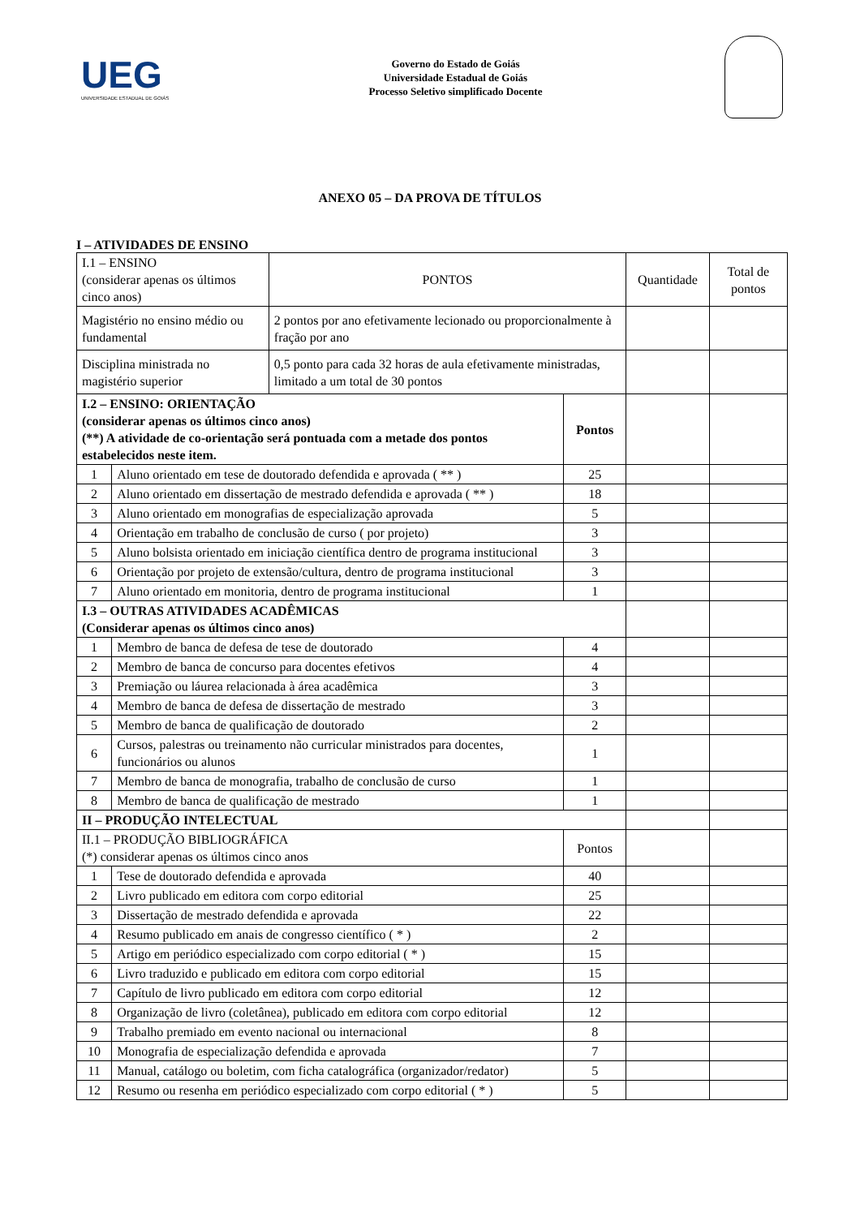UEG
UNIVERSIDADE ESTADUAL DE GOIÁS
Governo do Estado de Goiás
Universidade Estadual de Goiás
Processo Seletivo simplificado Docente
ANEXO 05 – DA PROVA DE TÍTULOS
I – ATIVIDADES DE ENSINO
| I.1 – ENSINO (considerar apenas os últimos cinco anos) | | PONTOS | | Quantidade | Total de pontos |
| --- | --- | --- | --- | --- | --- |
| Magistério no ensino médio ou fundamental | | 2 pontos por ano efetivamente lecionado ou proporcionalmente à fração por ano | | | |
| Disciplina ministrada no magistério superior | | 0,5 ponto para cada 32 horas de aula efetivamente ministradas, limitado a um total de 30 pontos | | | |
| I.2 – ENSINO: ORIENTAÇÃO (considerar apenas os últimos cinco anos) (**) A atividade de co-orientação será pontuada com a metade dos pontos estabelecidos neste item. | | | Pontos | | |
| 1 | Aluno orientado em tese de doutorado defendida e aprovada ( ** ) | | 25 | | |
| 2 | Aluno orientado em dissertação de mestrado defendida e aprovada ( ** ) | | 18 | | |
| 3 | Aluno orientado em monografias de especialização aprovada | | 5 | | |
| 4 | Orientação em trabalho de conclusão de curso ( por projeto) | | 3 | | |
| 5 | Aluno bolsista orientado em iniciação científica dentro de programa institucional | | 3 | | |
| 6 | Orientação por projeto de extensão/cultura, dentro de programa institucional | | 3 | | |
| 7 | Aluno orientado em monitoria, dentro de programa institucional | | 1 | | |
| I.3 – OUTRAS ATIVIDADES ACADÊMICAS (Considerar apenas os últimos cinco anos) | | | | | |
| 1 | Membro de banca de defesa de tese de doutorado | | 4 | | |
| 2 | Membro de banca de concurso para docentes efetivos | | 4 | | |
| 3 | Premiação ou láurea relacionada à área acadêmica | | 3 | | |
| 4 | Membro de banca de defesa de dissertação de mestrado | | 3 | | |
| 5 | Membro de banca de qualificação de doutorado | | 2 | | |
| 6 | Cursos, palestras ou treinamento não curricular ministrados para docentes, funcionários ou alunos | | 1 | | |
| 7 | Membro de banca de monografia, trabalho de conclusão de curso | | 1 | | |
| 8 | Membro de banca de qualificação de mestrado | | 1 | | |
| II – PRODUÇÃO INTELECTUAL | | | | | |
| II.1 – PRODUÇÃO BIBLIOGRÁFICA (*) considerar apenas os últimos cinco anos | | | Pontos | | |
| 1 | Tese de doutorado defendida e aprovada | | 40 | | |
| 2 | Livro publicado em editora com corpo editorial | | 25 | | |
| 3 | Dissertação de mestrado defendida e aprovada | | 22 | | |
| 4 | Resumo publicado em anais de congresso científico ( * ) | | 2 | | |
| 5 | Artigo em periódico especializado com corpo editorial ( * ) | | 15 | | |
| 6 | Livro traduzido e publicado em editora com corpo editorial | | 15 | | |
| 7 | Capítulo de livro publicado em editora com corpo editorial | | 12 | | |
| 8 | Organização de livro (coletânea), publicado em editora com corpo editorial | | 12 | | |
| 9 | Trabalho premiado em evento nacional ou internacional | | 8 | | |
| 10 | Monografia de especialização defendida e aprovada | | 7 | | |
| 11 | Manual, catálogo ou boletim, com ficha catalográfica (organizador/redator) | | 5 | | |
| 12 | Resumo ou resenha em periódico especializado com corpo editorial ( * ) | | 5 | | |